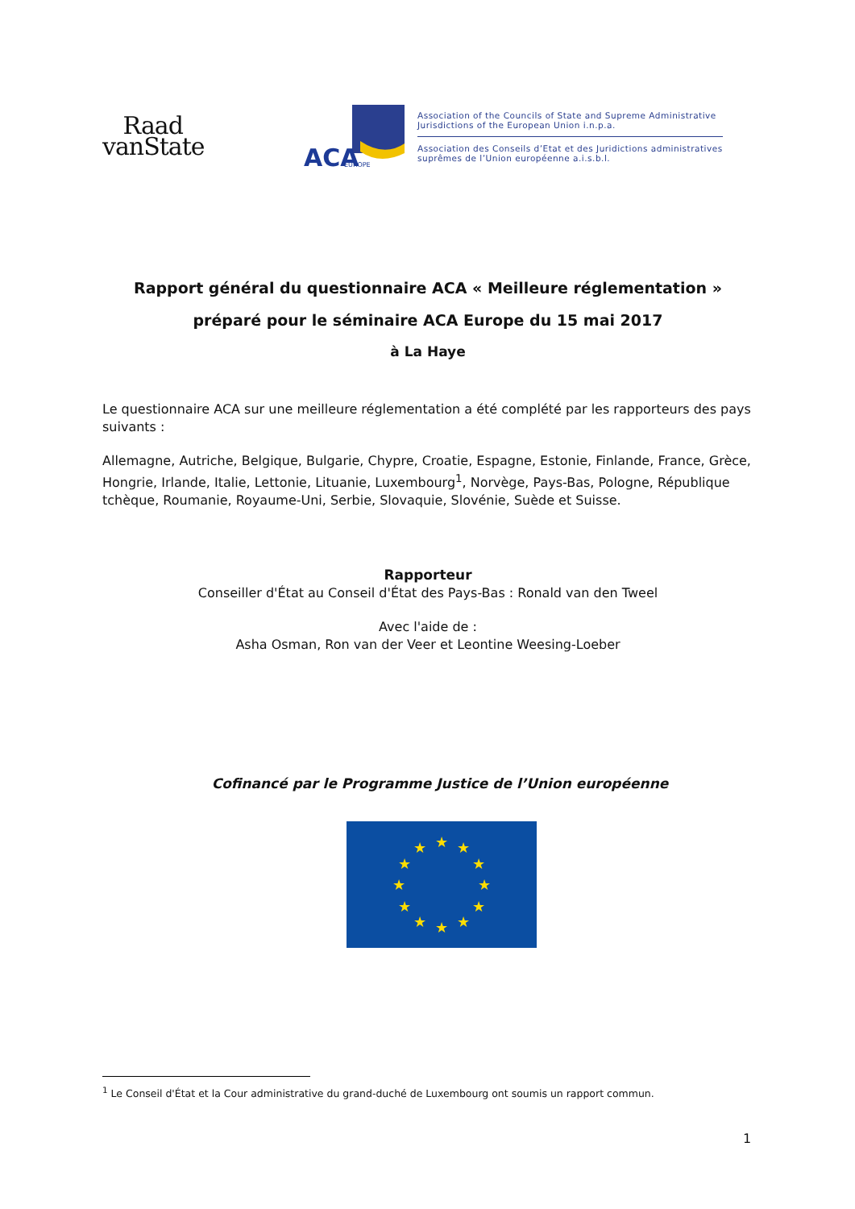Raad
vanState
ACA
EUROPE
Association of the Councils of State and Supreme Administrative
Jurisdictions of the European Union i.n.p.a.
Association des Conseils d’Etat et des Juridictions administratives
suprêmes de l’Union européenne a.i.s.b.l.
Rapport général du questionnaire ACA « Meilleure réglementation »
préparé pour le séminaire ACA Europe du 15 mai 2017
à La Haye
Le questionnaire ACA sur une meilleure réglementation a été complété par les rapporteurs des pays suivants :
Allemagne, Autriche, Belgique, Bulgarie, Chypre, Croatie, Espagne, Estonie, Finlande, France, Grèce, Hongrie, Irlande, Italie, Lettonie, Lituanie, Luxembourg<sup>1</sup>, Norvège, Pays-Bas, Pologne, République tchèque, Roumanie, Royaume-Uni, Serbie, Slovaquie, Slovénie, Suède et Suisse.
Rapporteur
Conseiller d'État au Conseil d'État des Pays-Bas : Ronald van den Tweel
Avec l'aide de :
Asha Osman, Ron van der Veer et Leontine Weesing-Loeber
Cofinancé par le Programme Justice de l’Union européenne
★
★
★
★
★
★
★
★
★
★
★
★
<sup>1</sup> Le Conseil d'État et la Cour administrative du grand-duché de Luxembourg ont soumis un rapport commun.
1